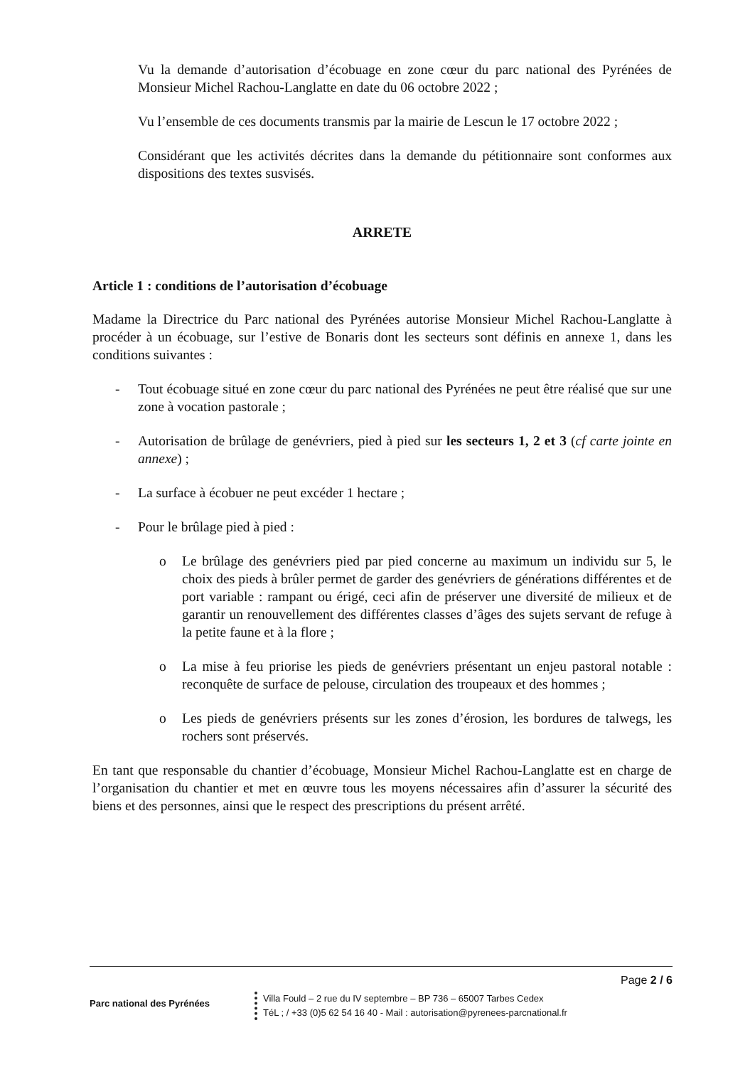Vu la demande d’autorisation d’écobuage en zone cœur du parc national des Pyrénées de Monsieur Michel Rachou-Langlatte en date du 06 octobre 2022 ;
Vu l’ensemble de ces documents transmis par la mairie de Lescun le 17 octobre 2022 ;
Considérant que les activités décrites dans la demande du pétitionnaire sont conformes aux dispositions des textes susvisés.
ARRETE
Article 1 : conditions de l’autorisation d’écobuage
Madame la Directrice du Parc national des Pyrénées autorise Monsieur Michel Rachou-Langlatte à procéder à un écobuage, sur l’estive de Bonaris dont les secteurs sont définis en annexe 1, dans les conditions suivantes :
- Tout écobuage situé en zone cœur du parc national des Pyrénées ne peut être réalisé que sur une zone à vocation pastorale ;
- Autorisation de brûlage de genévriers, pied à pied sur les secteurs 1, 2 et 3 (cf carte jointe en annexe) ;
- La surface à écobuer ne peut excéder 1 hectare ;
- Pour le brûlage pied à pied :
o Le brûlage des genévriers pied par pied concerne au maximum un individu sur 5, le choix des pieds à brûler permet de garder des genévriers de générations différentes et de port variable : rampant ou érigé, ceci afin de préserver une diversité de milieux et de garantir un renouvellement des différentes classes d’âges des sujets servant de refuge à la petite faune et à la flore ;
o La mise à feu priorise les pieds de genévriers présentant un enjeu pastoral notable : reconquête de surface de pelouse, circulation des troupeaux et des hommes ;
o Les pieds de genévriers présents sur les zones d’érosion, les bordures de talwegs, les rochers sont préservés.
En tant que responsable du chantier d’écobuage, Monsieur Michel Rachou-Langlatte est en charge de l’organisation du chantier et met en œuvre tous les moyens nécessaires afin d’assurer la sécurité des biens et des personnes, ainsi que le respect des prescriptions du présent arrêté.
Page 2 / 6
Parc national des Pyrénées
Villa Fould – 2 rue du IV septembre – BP 736 – 65007 Tarbes Cedex
TéL ; / +33 (0)5 62 54 16 40 - Mail : autorisation@pyrenees-parcnational.fr